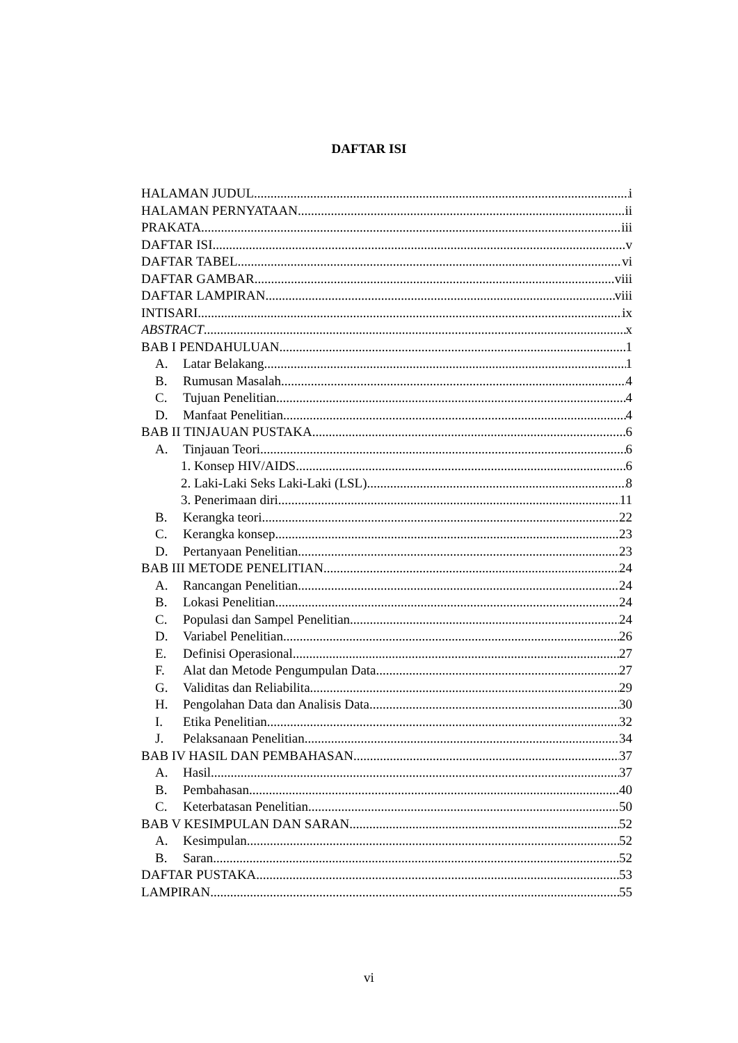DAFTAR ISI
HALAMAN JUDUL i
HALAMAN PERNYATAAN ii
PRAKATA iii
DAFTAR ISI v
DAFTAR TABEL vi
DAFTAR GAMBAR viii
DAFTAR LAMPIRAN viii
INTISARI ix
ABSTRACT x
BAB I PENDAHULUAN 1
A. Latar Belakang 1
B. Rumusan Masalah 4
C. Tujuan Penelitian 4
D. Manfaat Penelitian 4
BAB II TINJAUAN PUSTAKA 6
A. Tinjauan Teori 6
1. Konsep HIV/AIDS 6
2. Laki-Laki Seks Laki-Laki (LSL) 8
3. Penerimaan diri 11
B. Kerangka teori 22
C. Kerangka konsep 23
D. Pertanyaan Penelitian 23
BAB III METODE PENELITIAN 24
A. Rancangan Penelitian 24
B. Lokasi Penelitian 24
C. Populasi dan Sampel Penelitian 24
D. Variabel Penelitian 26
E. Definisi Operasional 27
F. Alat dan Metode Pengumpulan Data 27
G. Validitas dan Reliabilita 29
H. Pengolahan Data dan Analisis Data 30
I. Etika Penelitian 32
J. Pelaksanaan Penelitian 34
BAB IV HASIL DAN PEMBAHASAN 37
A. Hasil 37
B. Pembahasan 40
C. Keterbatasan Penelitian 50
BAB V KESIMPULAN DAN SARAN 52
A. Kesimpulan 52
B. Saran 52
DAFTAR PUSTAKA 53
LAMPIRAN 55
vi